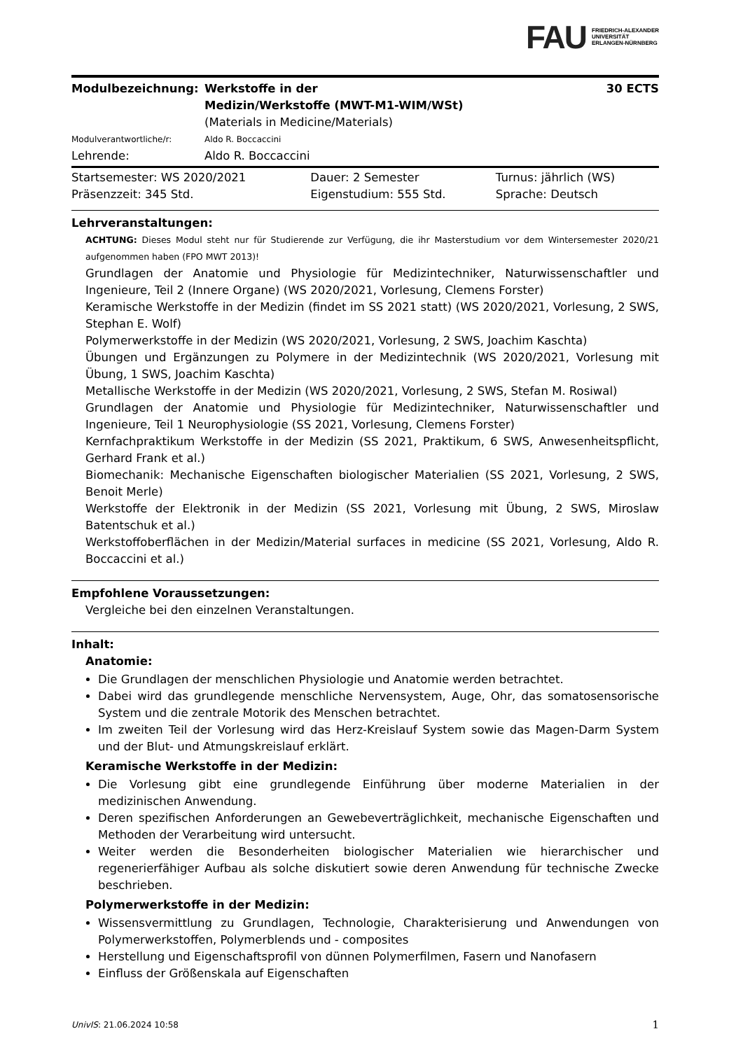FAU FRIEDRICH-ALEXANDER
UNIVERSITÄT
ERLANGEN-NÜRNBERG
| Modulbezeichnung: | Werkstoffe in der Medizin/Werkstoffe (MWT-M1-WIM/WSt) (Materials in Medicine/Materials) | 30 ECTS |
| Modulverantwortliche/r: | Aldo R. Boccaccini | |
| Lehrende: | Aldo R. Boccaccini | |
| Startsemester: WS 2020/2021 | Dauer: 2 Semester | Turnus: jährlich (WS) |
| Präsenzzeit: 345 Std. | Eigenstudium: 555 Std. | Sprache: Deutsch |
Lehrveranstaltungen:
ACHTUNG: Dieses Modul steht nur für Studierende zur Verfügung, die ihr Masterstudium vor dem Wintersemester 2020/21 aufgenommen haben (FPO MWT 2013)!
Grundlagen der Anatomie und Physiologie für Medizintechniker, Naturwissenschaftler und Ingenieure, Teil 2 (Innere Organe) (WS 2020/2021, Vorlesung, Clemens Forster)
Keramische Werkstoffe in der Medizin (findet im SS 2021 statt) (WS 2020/2021, Vorlesung, 2 SWS, Stephan E. Wolf)
Polymerwerkstoffe in der Medizin (WS 2020/2021, Vorlesung, 2 SWS, Joachim Kaschta)
Übungen und Ergänzungen zu Polymere in der Medizintechnik (WS 2020/2021, Vorlesung mit Übung, 1 SWS, Joachim Kaschta)
Metallische Werkstoffe in der Medizin (WS 2020/2021, Vorlesung, 2 SWS, Stefan M. Rosiwal)
Grundlagen der Anatomie und Physiologie für Medizintechniker, Naturwissenschaftler und Ingenieure, Teil 1 Neurophysiologie (SS 2021, Vorlesung, Clemens Forster)
Kernfachpraktikum Werkstoffe in der Medizin (SS 2021, Praktikum, 6 SWS, Anwesenheitspflicht, Gerhard Frank et al.)
Biomechanik: Mechanische Eigenschaften biologischer Materialien (SS 2021, Vorlesung, 2 SWS, Benoit Merle)
Werkstoffe der Elektronik in der Medizin (SS 2021, Vorlesung mit Übung, 2 SWS, Miroslaw Batentschuk et al.)
Werkstoffoberflächen in der Medizin/Material surfaces in medicine (SS 2021, Vorlesung, Aldo R. Boccaccini et al.)
Empfohlene Voraussetzungen:
Vergleiche bei den einzelnen Veranstaltungen.
Inhalt:
Anatomie:
Die Grundlagen der menschlichen Physiologie und Anatomie werden betrachtet.
Dabei wird das grundlegende menschliche Nervensystem, Auge, Ohr, das somatosensorische System und die zentrale Motorik des Menschen betrachtet.
Im zweiten Teil der Vorlesung wird das Herz-Kreislauf System sowie das Magen-Darm System und der Blut- und Atmungskreislauf erklärt.
Keramische Werkstoffe in der Medizin:
Die Vorlesung gibt eine grundlegende Einführung über moderne Materialien in der medizinischen Anwendung.
Deren spezifischen Anforderungen an Gewebeverträglichkeit, mechanische Eigenschaften und Methoden der Verarbeitung wird untersucht.
Weiter werden die Besonderheiten biologischer Materialien wie hierarchischer und regenerierfähiger Aufbau als solche diskutiert sowie deren Anwendung für technische Zwecke beschrieben.
Polymerwerkstoffe in der Medizin:
Wissensvermittlung zu Grundlagen, Technologie, Charakterisierung und Anwendungen von Polymerwerkstoffen, Polymerblends und - composites
Herstellung und Eigenschaftsprofil von dünnen Polymerfilmen, Fasern und Nanofasern
Einfluss der Größenskala auf Eigenschaften
UnivIS: 21.06.2024 10:58 1